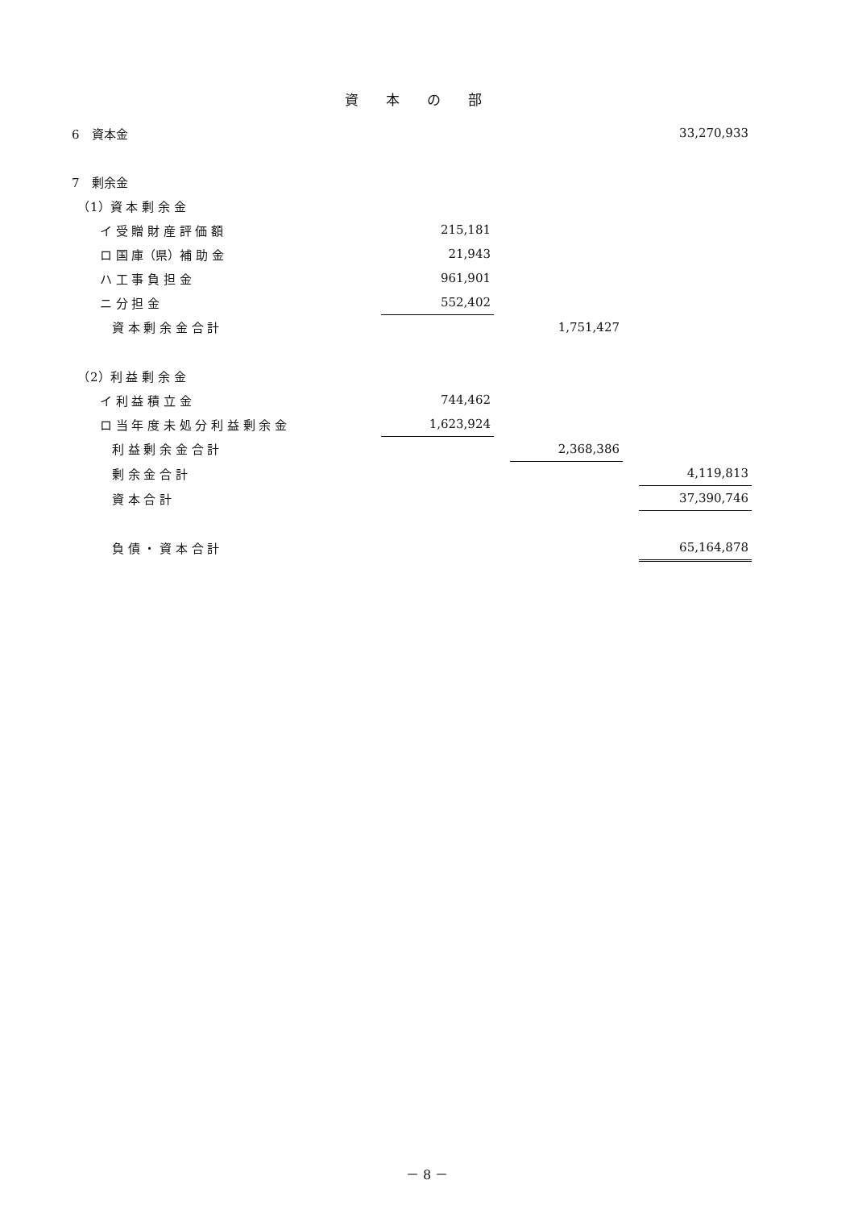資本の部
| 6 資本金 | | | | | 33,270,933 |
| 7 剰余金 | | | | | |
| （1）資 本 剰 余 金 | | | | | |
| イ 受 贈 財 産 評 価 額 | 215,181 | | | | |
| ロ 国 庫（県）補 助 金 | 21,943 | | | | |
| ハ 工 事 負 担 金 | 961,901 | | | | |
| ニ 分 担 金 | 552,402 | | | | |
| 資 本 剰 余 金 合 計 | | | 1,751,427 | | |
| （2）利 益 剰 余 金 | | | | | |
| イ 利 益 積 立 金 | 744,462 | | | | |
| ロ 当 年 度 未 処 分 利 益 剰 余 金 | 1,623,924 | | | | |
| 利 益 剰 余 金 合 計 | | | 2,368,386 | | |
| 剰 余 金 合 計 | | | | | 4,119,813 |
| 資 本 合 計 | | | | | 37,390,746 |
| 負 債 ・ 資 本 合 計 | | | | | 65,164,878 |
－ 8 －